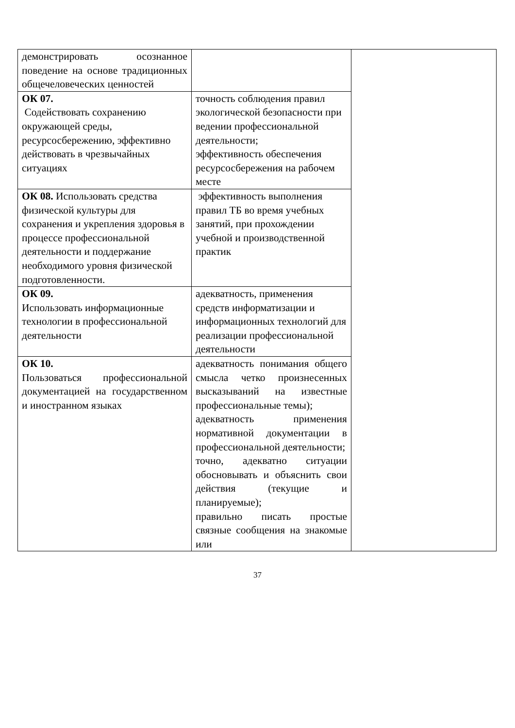| демонстрировать осознанное поведение на основе традиционных общечеловеческих ценностей | | |
| ОК 07. Содействовать сохранению окружающей среды, ресурсосбережению, эффективно действовать в чрезвычайных ситуациях | точность соблюдения правил экологической безопасности при ведении профессиональной деятельности; эффективность обеспечения ресурсосбережения на рабочем месте | |
| ОК 08. Использовать средства физической культуры для сохранения и укрепления здоровья в процессе профессиональной деятельности и поддержание необходимого уровня физической подготовленности. | эффективность выполнения правил ТБ во время учебных занятий, при прохождении учебной и производственной практик | |
| ОК 09. Использовать информационные технологии в профессиональной деятельности | адекватность, применения средств информатизации и информационных технологий для реализации профессиональной деятельности | |
| ОК 10. Пользоваться профессиональной документацией на государственном и иностранном языках | адекватность понимания общего смысла четко произнесенных высказываний на известные профессиональные темы); адекватность применения нормативной документации в профессиональной деятельности; точно, адекватно ситуации обосновывать и объяснить свои действия (текущие и планируемые); правильно писать простые связные сообщения на знакомые или | |
37